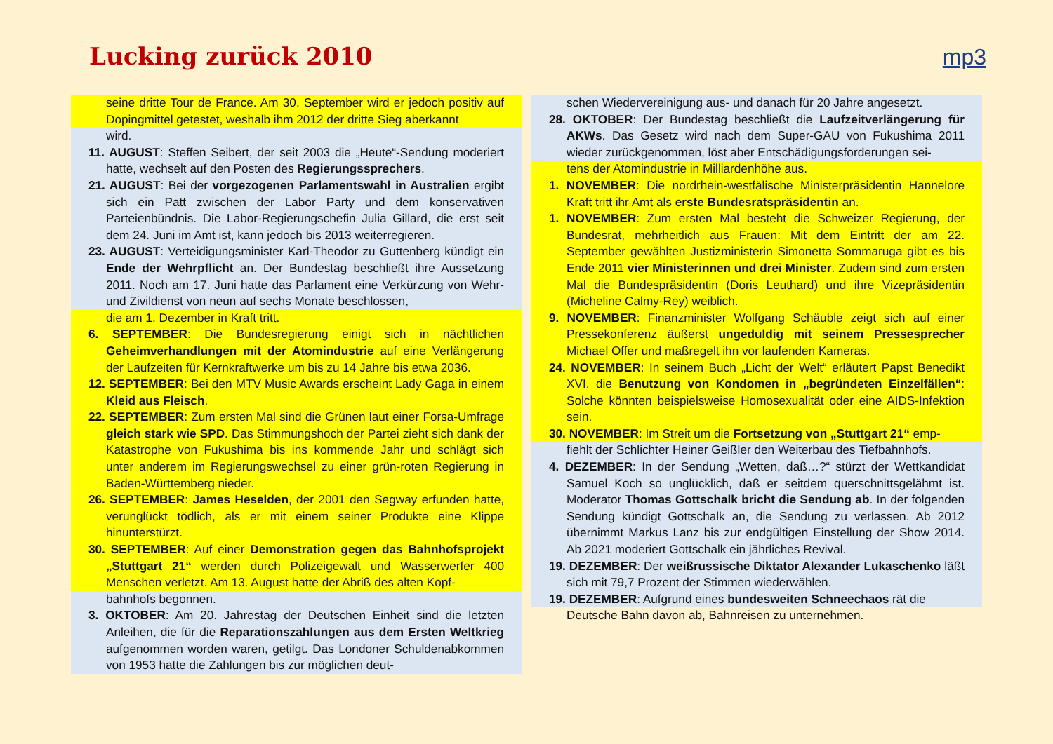Lucking zurück 2010 mp3
seine dritte Tour de France. Am 30. September wird er jedoch positiv auf Dopingmittel getestet, weshalb ihm 2012 der dritte Sieg aberkannt
wird.
11. AUGUST: Steffen Seibert, der seit 2003 die „Heute“-Sendung moderiert hatte, wechselt auf den Posten des Regierungssprechers.
21. AUGUST: Bei der vorgezogenen Parlamentswahl in Australien ergibt sich ein Patt zwischen der Labor Party und dem konservativen Parteienbündnis. Die Labor-Regierungschefin Julia Gillard, die erst seit dem 24. Juni im Amt ist, kann jedoch bis 2013 weiterregieren.
23. AUGUST: Verteidigungsminister Karl-Theodor zu Guttenberg kündigt ein Ende der Wehrpflicht an. Der Bundestag beschließt ihre Aussetzung 2011. Noch am 17. Juni hatte das Parlament eine Verkürzung von Wehr- und Zivildienst von neun auf sechs Monate beschlossen,
die am 1. Dezember in Kraft tritt.
6. SEPTEMBER: Die Bundesregierung einigt sich in nächtlichen Geheimverhandlungen mit der Atomindustrie auf eine Verlängerung der Laufzeiten für Kernkraftwerke um bis zu 14 Jahre bis etwa 2036.
12. SEPTEMBER: Bei den MTV Music Awards erscheint Lady Gaga in einem Kleid aus Fleisch.
22. SEPTEMBER: Zum ersten Mal sind die Grünen laut einer Forsa-Umfrage gleich stark wie SPD. Das Stimmungshoch der Partei zieht sich dank der Katastrophe von Fukushima bis ins kommende Jahr und schlägt sich unter anderem im Regierungswechsel zu einer grün-roten Regierung in Baden-Württemberg nieder.
26. SEPTEMBER: James Heselden, der 2001 den Segway erfunden hatte, verunglückt tödlich, als er mit einem seiner Produkte eine Klippe hinunterstürzt.
30. SEPTEMBER: Auf einer Demonstration gegen das Bahnhofsprojekt „Stuttgart 21“ werden durch Polizeigewalt und Wasserwerfer 400 Menschen verletzt. Am 13. August hatte der Abriß des alten Kopf-
bahnhofs begonnen.
3. OKTOBER: Am 20. Jahrestag der Deutschen Einheit sind die letzten Anleihen, die für die Reparationszahlungen aus dem Ersten Weltkrieg aufgenommen worden waren, getilgt. Das Londoner Schuldenabkommen von 1953 hatte die Zahlungen bis zur möglichen deut-
schen Wiedervereinigung aus- und danach für 20 Jahre angesetzt.
28. OKTOBER: Der Bundestag beschließt die Laufzeitverlängerung für AKWs. Das Gesetz wird nach dem Super-GAU von Fukushima 2011 wieder zurückgenommen, löst aber Entschädigungsforderungen sei-
tens der Atomindustrie in Milliardenhöhe aus.
1. NOVEMBER: Die nordrhein-westfälische Ministerpräsidentin Hannelore Kraft tritt ihr Amt als erste Bundesratspräsidentin an.
1. NOVEMBER: Zum ersten Mal besteht die Schweizer Regierung, der Bundesrat, mehrheitlich aus Frauen: Mit dem Eintritt der am 22. September gewählten Justizministerin Simonetta Sommaruga gibt es bis Ende 2011 vier Ministerinnen und drei Minister. Zudem sind zum ersten Mal die Bundespräsidentin (Doris Leuthard) und ihre Vizepräsidentin (Micheline Calmy-Rey) weiblich.
9. NOVEMBER: Finanzminister Wolfgang Schäuble zeigt sich auf einer Pressekonferenz äußerst ungeduldig mit seinem Pressesprecher Michael Offer und maßregelt ihn vor laufenden Kameras.
24. NOVEMBER: In seinem Buch „Licht der Welt“ erläutert Papst Benedikt XVI. die Benutzung von Kondomen in „begründeten Einzelfällen“: Solche könnten beispielsweise Homosexualität oder eine AIDS-Infektion sein.
30. NOVEMBER: Im Streit um die Fortsetzung von „Stuttgart 21“ emp-
fiehlt der Schlichter Heiner Geißler den Weiterbau des Tiefbahnhofs.
4. DEZEMBER: In der Sendung „Wetten, daß…?“ stürzt der Wettkandidat Samuel Koch so unglücklich, daß er seitdem querschnittsgelähmt ist. Moderator Thomas Gottschalk bricht die Sendung ab. In der folgenden Sendung kündigt Gottschalk an, die Sendung zu verlassen. Ab 2012 übernimmt Markus Lanz bis zur endgültigen Einstellung der Show 2014. Ab 2021 moderiert Gottschalk ein jährliches Revival.
19. DEZEMBER: Der weißrussische Diktator Alexander Lukaschenko läßt sich mit 79,7 Prozent der Stimmen wiederwählen.
19. DEZEMBER: Aufgrund eines bundesweiten Schneechaos rät die
Deutsche Bahn davon ab, Bahnreisen zu unternehmen.